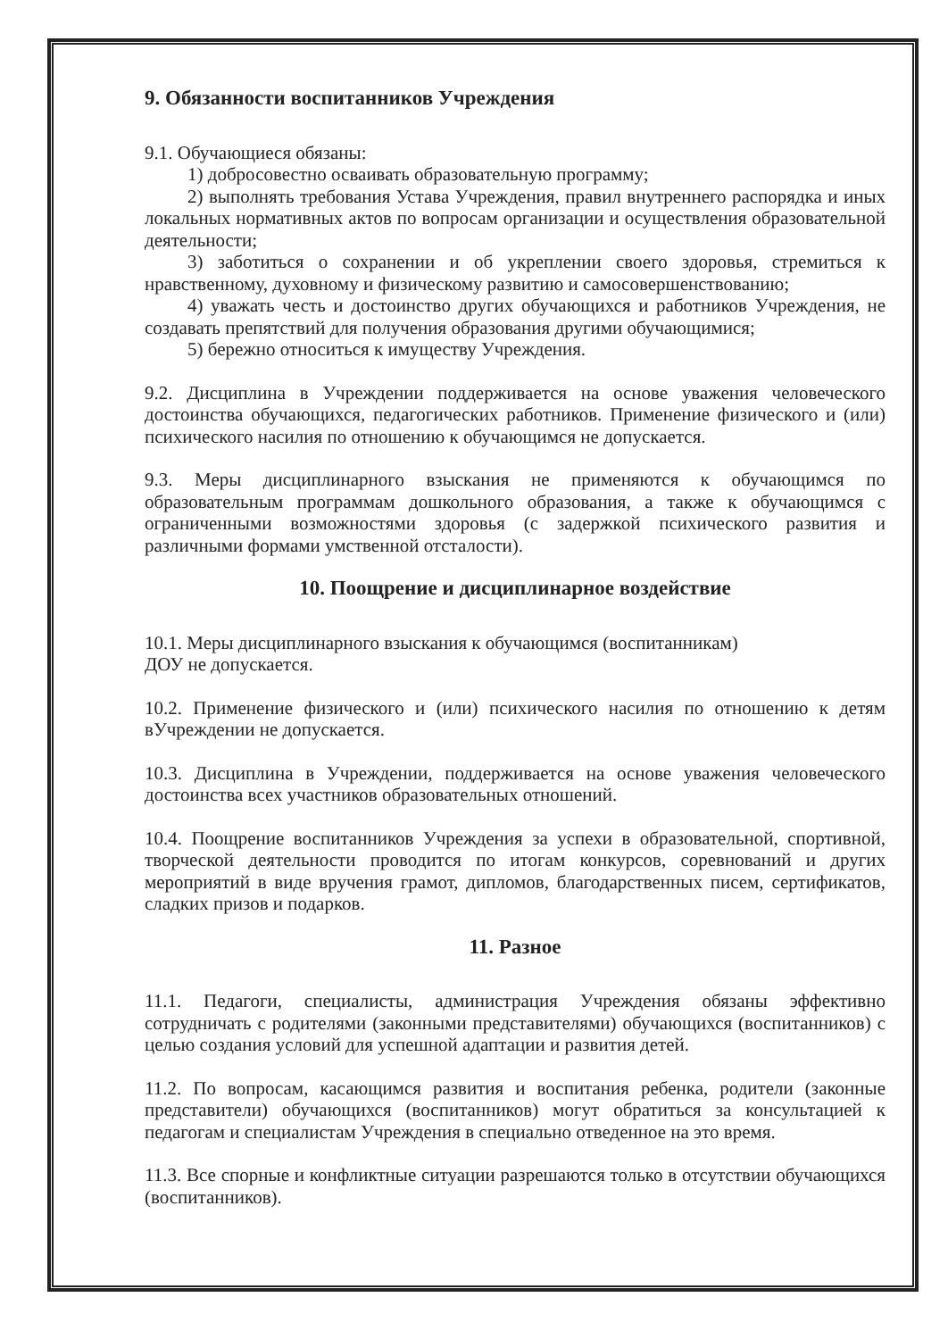9. Обязанности воспитанников Учреждения
9.1. Обучающиеся обязаны:
1) добросовестно осваивать образовательную программу;
2) выполнять требования Устава Учреждения, правил внутреннего распорядка и иных локальных нормативных актов по вопросам организации и осуществления образовательной деятельности;
3) заботиться о сохранении и об укреплении своего здоровья, стремиться к нравственному, духовному и физическому развитию и самосовершенствованию;
4) уважать честь и достоинство других обучающихся и работников Учреждения, не создавать препятствий для получения образования другими обучающимися;
5) бережно относиться к имуществу Учреждения.
9.2. Дисциплина в Учреждении поддерживается на основе уважения человеческого достоинства обучающихся, педагогических работников. Применение физического и (или) психического насилия по отношению к обучающимся не допускается.
9.3. Меры дисциплинарного взыскания не применяются к обучающимся по образовательным программам дошкольного образования, а также к обучающимся с ограниченными возможностями здоровья (с задержкой психического развития и различными формами умственной отсталости).
10. Поощрение и дисциплинарное воздействие
10.1. Меры дисциплинарного взыскания к обучающимся (воспитанникам)
ДОУ не допускается.
10.2. Применение физического и (или) психического насилия по отношению к детям вУчреждении не допускается.
10.3. Дисциплина в Учреждении, поддерживается на основе уважения человеческого достоинства всех участников образовательных отношений.
10.4. Поощрение воспитанников Учреждения за успехи в образовательной, спортивной, творческой деятельности проводится по итогам конкурсов, соревнований и других мероприятий в виде вручения грамот, дипломов, благодарственных писем, сертификатов, сладких призов и подарков.
11. Разное
11.1. Педагоги, специалисты, администрация Учреждения обязаны эффективно сотрудничать с родителями (законными представителями) обучающихся (воспитанников) с целью создания условий для успешной адаптации и развития детей.
11.2. По вопросам, касающимся развития и воспитания ребенка, родители (законные представители) обучающихся (воспитанников) могут обратиться за консультацией к педагогам и специалистам Учреждения в специально отведенное на это время.
11.3. Все спорные и конфликтные ситуации разрешаются только в отсутствии обучающихся (воспитанников).